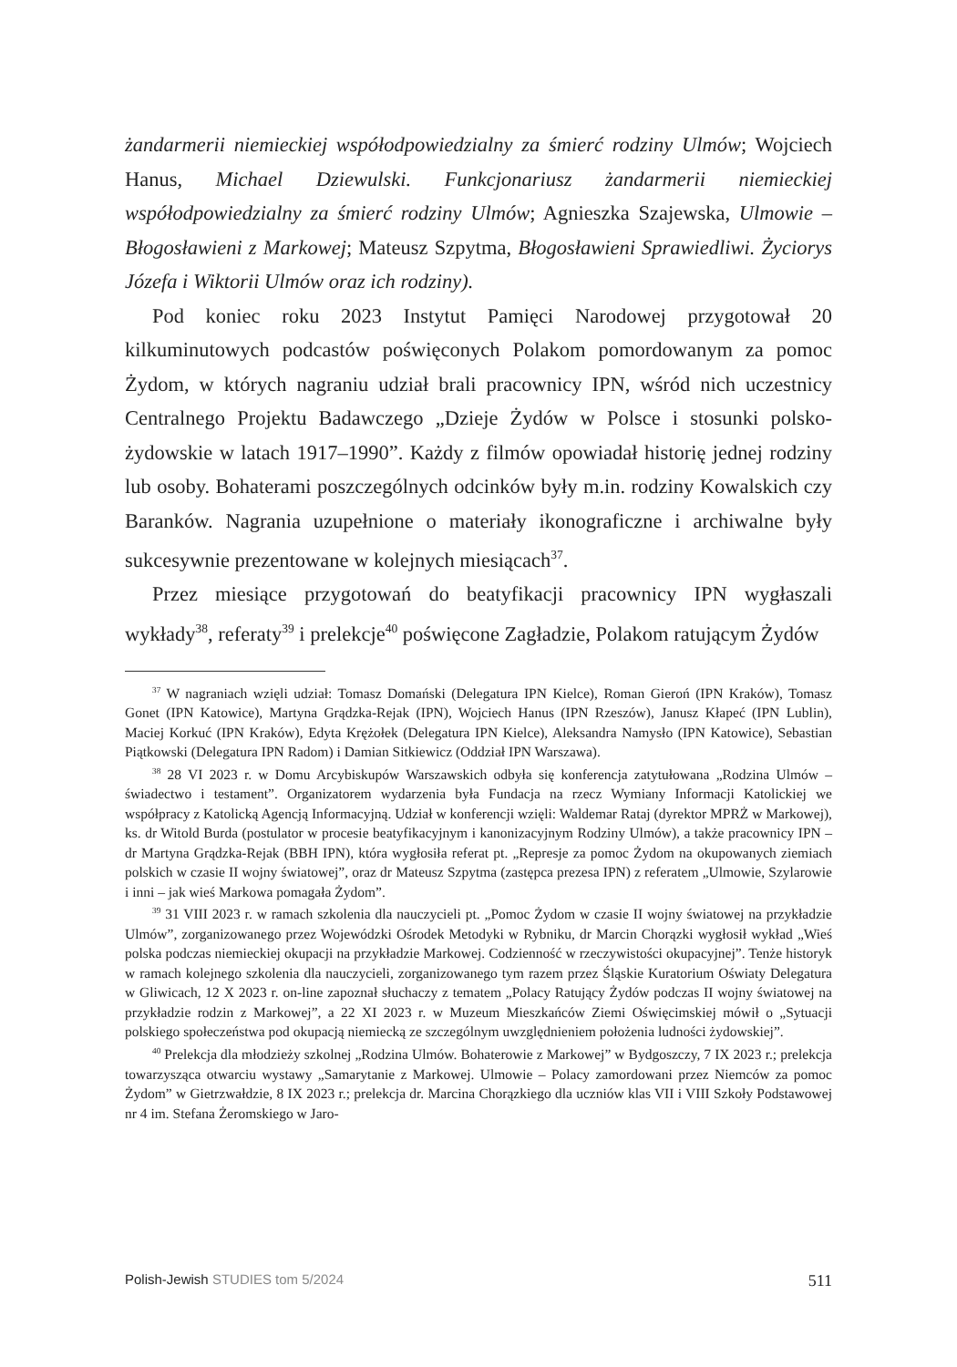żandarmerii niemieckiej współodpowiedzialny za śmierć rodziny Ulmów; Wojciech Hanus, Michael Dziewulski. Funkcjonariusz żandarmerii niemieckiej współodpowiedzialny za śmierć rodziny Ulmów; Agnieszka Szajewska, Ulmowie – Błogosławieni z Markowej; Mateusz Szpytma, Błogosławieni Sprawiedliwi. Życiorys Józefa i Wiktorii Ulmów oraz ich rodziny).
Pod koniec roku 2023 Instytut Pamięci Narodowej przygotował 20 kilkuminutowych podcastów poświęconych Polakom pomordowanym za pomoc Żydom, w których nagraniu udział brali pracownicy IPN, wśród nich uczestnicy Centralnego Projektu Badawczego „Dzieje Żydów w Polsce i stosunki polsko-żydowskie w latach 1917–1990”. Każdy z filmów opowiadał historię jednej rodziny lub osoby. Bohaterami poszczególnych odcinków były m.in. rodziny Kowalskich czy Baranków. Nagrania uzupełnione o materiały ikonograficzne i archiwalne były sukcesywnie prezentowane w kolejnych miesiącach<sup>37</sup>.
Przez miesiące przygotowań do beatyfikacji pracownicy IPN wygłaszali wykłady<sup>38</sup>, referaty<sup>39</sup> i prelekcje<sup>40</sup> poświęcone Zagładzie, Polakom ratującym Żydów
<sup>37</sup> W nagraniach wzięli udział: Tomasz Domański (Delegatura IPN Kielce), Roman Gieroń (IPN Kraków), Tomasz Gonet (IPN Katowice), Martyna Grądzka-Rejak (IPN), Wojciech Hanus (IPN Rzeszów), Janusz Kłapeć (IPN Lublin), Maciej Korkuć (IPN Kraków), Edyta Krężołek (Delegatura IPN Kielce), Aleksandra Namysło (IPN Katowice), Sebastian Piątkowski (Delegatura IPN Radom) i Damian Sitkiewicz (Oddział IPN Warszawa).
<sup>38</sup> 28 VI 2023 r. w Domu Arcybiskupów Warszawskich odbyła się konferencja zatytułowana „Rodzina Ulmów – świadectwo i testament”. Organizatorem wydarzenia była Fundacja na rzecz Wymiany Informacji Katolickiej we współpracy z Katolicką Agencją Informacyjną. Udział w konferencji wzięli: Waldemar Rataj (dyrektor MPRŻ w Markowej), ks. dr Witold Burda (postulator w procesie beatyfikacyjnym i kanonizacyjnym Rodziny Ulmów), a także pracownicy IPN – dr Martyna Grądzka-Rejak (BBH IPN), która wygłosiła referat pt. „Represje za pomoc Żydom na okupowanych ziemiach polskich w czasie II wojny światowej”, oraz dr Mateusz Szpytma (zastępca prezesa IPN) z referatem „Ulmowie, Szylarowie i inni – jak wieś Markowa pomagała Żydom”.
<sup>39</sup> 31 VIII 2023 r. w ramach szkolenia dla nauczycieli pt. „Pomoc Żydom w czasie II wojny światowej na przykładzie Ulmów”, zorganizowanego przez Wojewódzki Ośrodek Metodyki w Rybniku, dr Marcin Chorązki wygłosił wykład „Wieś polska podczas niemieckiej okupacji na przykładzie Markowej. Codzienność w rzeczywistości okupacyjnej”. Tenże historyk w ramach kolejnego szkolenia dla nauczycieli, zorganizowanego tym razem przez Śląskie Kuratorium Oświaty Delegatura w Gliwicach, 12 X 2023 r. on-line zapoznał słuchaczy z tematem „Polacy Ratujący Żydów podczas II wojny światowej na przykładzie rodzin z Markowej”, a 22 XI 2023 r. w Muzeum Mieszkańców Ziemi Oświęcimskiej mówił o „Sytuacji polskiego społeczeństwa pod okupacją niemiecką ze szczególnym uwzględnieniem położenia ludności żydowskiej”.
<sup>40</sup> Prelekcja dla młodzieży szkolnej „Rodzina Ulmów. Bohaterowie z Markowej” w Bydgoszczy, 7 IX 2023 r.; prelekcja towarzysząca otwarciu wystawy „Samarytanie z Markowej. Ulmowie – Polacy zamordowani przez Niemców za pomoc Żydom” w Gietrzwałdzie, 8 IX 2023 r.; prelekcja dr. Marcina Chorązkiego dla uczniów klas VII i VIII Szkoły Podstawowej nr 4 im. Stefana Żeromskiego w Jaro-
Polish-Jewish STUDIES tom 5/2024 511